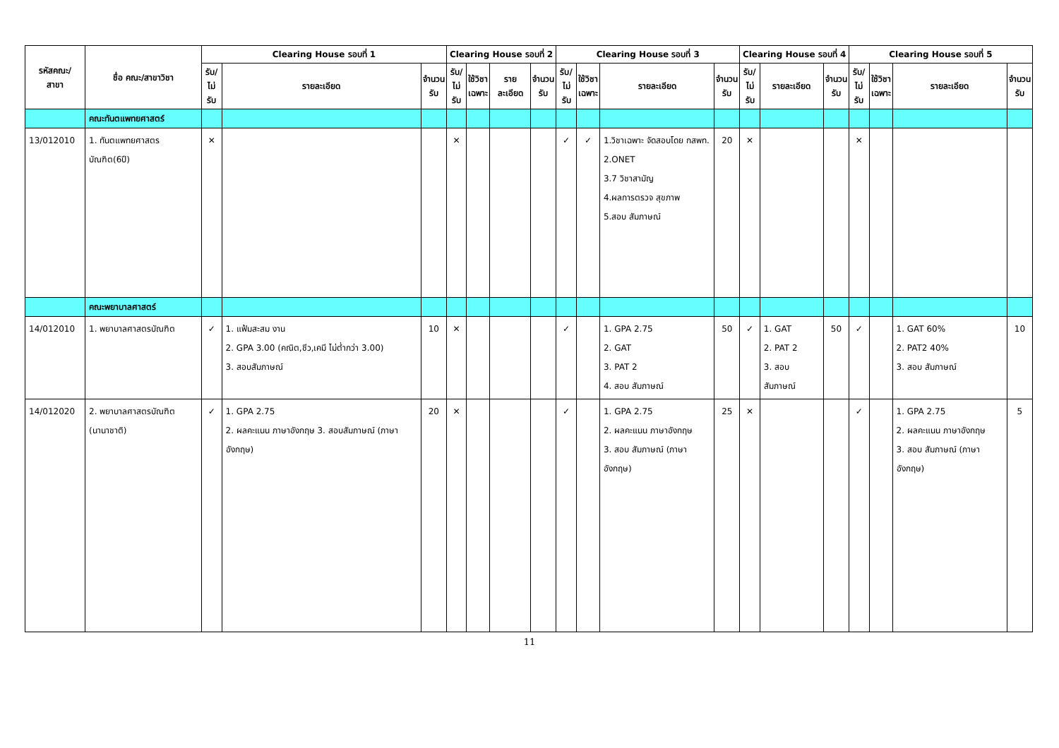| รหัสคณะ/ สาขา | ชื่อ คณะ/สาขาวิชา | Clearing House รอบที่ 1 | | | Clearing House รอบที่ 2 | | | | Clearing House รอบที่ 3 | | | | Clearing House รอบที่ 4 | | | Clearing House รอบที่ 5 | | | |
| --- | --- | --- | --- | --- | --- | --- | --- | --- | --- | --- | --- | --- | --- | --- | --- | --- | --- | --- | --- |
| | | รับ/ ไม่รับ | รายละเอียด | จำนวน รับ | รับ/ ไม่รับ | ใช้วิชา เฉพาะ | รายละเอียด | จำนวน รับ | รับ/ ไม่รับ | ใช้วิชา เฉพาะ | รายละเอียด | จำนวน รับ | รับ/ ไม่รับ | รายละเอียด | จำนวน รับ | รับ/ ไม่รับ | ใช้วิชา เฉพาะ | รายละเอียด | จำนวน รับ |
| | คณะทันตแพทยศาสตร์ | | | | | | | | | | | | | | | | | | |
| 13/012010 | 1. ทันตแพทยศาสตร บัณฑิต(6ปี) | ✕ | | | ✕ | | | | ✓ | ✓ | 1.วิชาเฉพาะ จัดสอบโดย กสพท. 2.ONET 3.7 วิชาสามัญ 4.ผลการตรวจ สุขภาพ 5.สอบ สัมภาษณ์ | 20 | ✕ | | | ✕ | | | |
| | คณะพยาบาลศาสตร์ | | | | | | | | | | | | | | | | | | |
| 14/012010 | 1. พยาบาลศาสตรบัณฑิต | ✓ | 1. แฟ้มสะสม งาน 2. GPA 3.00 (คณิต,ชีว,เคมี ไม่ต่ำกว่า 3.00) 3. สอบสัมภาษณ์ | 10 | ✕ | | | | ✓ | | 1. GPA 2.75 2. GAT 3. PAT 2 4. สอบ สัมภาษณ์ | 50 | ✓ | 1. GAT 2. PAT 2 3. สอบสัมภาษณ์ | 50 | ✓ | | 1. GAT 60% 2. PAT2 40% 3. สอบ สัมภาษณ์ | 10 |
| 14/012020 | 2. พยาบาลศาสตรบัณฑิต (นานาชาติ) | ✓ | 1. GPA 2.75 2. ผลคะแนน ภาษาอังกฤษ 3. สอบสัมภาษณ์ (ภาษาอังกฤษ) | 20 | ✕ | | | | ✓ | | 1. GPA 2.75 2. ผลคะแนน ภาษาอังกฤษ 3. สอบ สัมภาษณ์ (ภาษาอังกฤษ) | 25 | ✕ | | | ✓ | | 1. GPA 2.75 2. ผลคะแนน ภาษาอังกฤษ 3. สอบ สัมภาษณ์ (ภาษาอังกฤษ) | 5 |
11